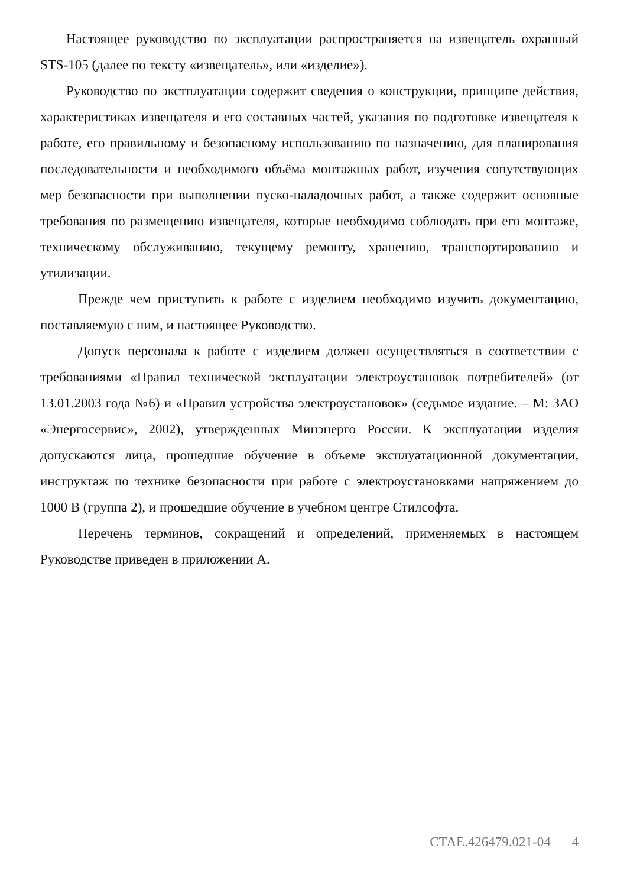Настоящее руководство по эксплуатации распространяется на извещатель охранный STS-105 (далее по тексту «извещатель», или «изделие»).
Руководство по экстплуатации содержит сведения о конструкции, принципе действия, характеристиках извещателя и его составных частей, указания по подготовке извещателя к работе, его правильному и безопасному использованию по назначению, для планирования последовательности и необходимого объёма монтажных работ, изучения сопутствующих мер безопасности при выполнении пуско-наладочных работ, а также содержит основные требования по размещению извещателя, которые необходимо соблюдать при его монтаже, техническому обслуживанию, текущему ремонту, хранению, транспортированию и утилизации.
Прежде чем приступить к работе с изделием необходимо изучить документацию, поставляемую с ним, и настоящее Руководство.
Допуск персонала к работе с изделием должен осуществляться в соответствии с требованиями «Правил технической эксплуатации электроустановок потребителей» (от 13.01.2003 года №6) и «Правил устройства электроустановок» (седьмое издание. – М: ЗАО «Энергосервис», 2002), утвержденных Минэнерго России. К эксплуатации изделия допускаются лица, прошедшие обучение в объеме эксплуатационной документации, инструктаж по технике безопасности при работе с электроустановками напряжением до 1000 В (группа 2), и прошедшие обучение в учебном центре Стилсофта.
Перечень терминов, сокращений и определений, применяемых в настоящем Руководстве приведен в приложении А.
СТАЕ.426479.021-04 4